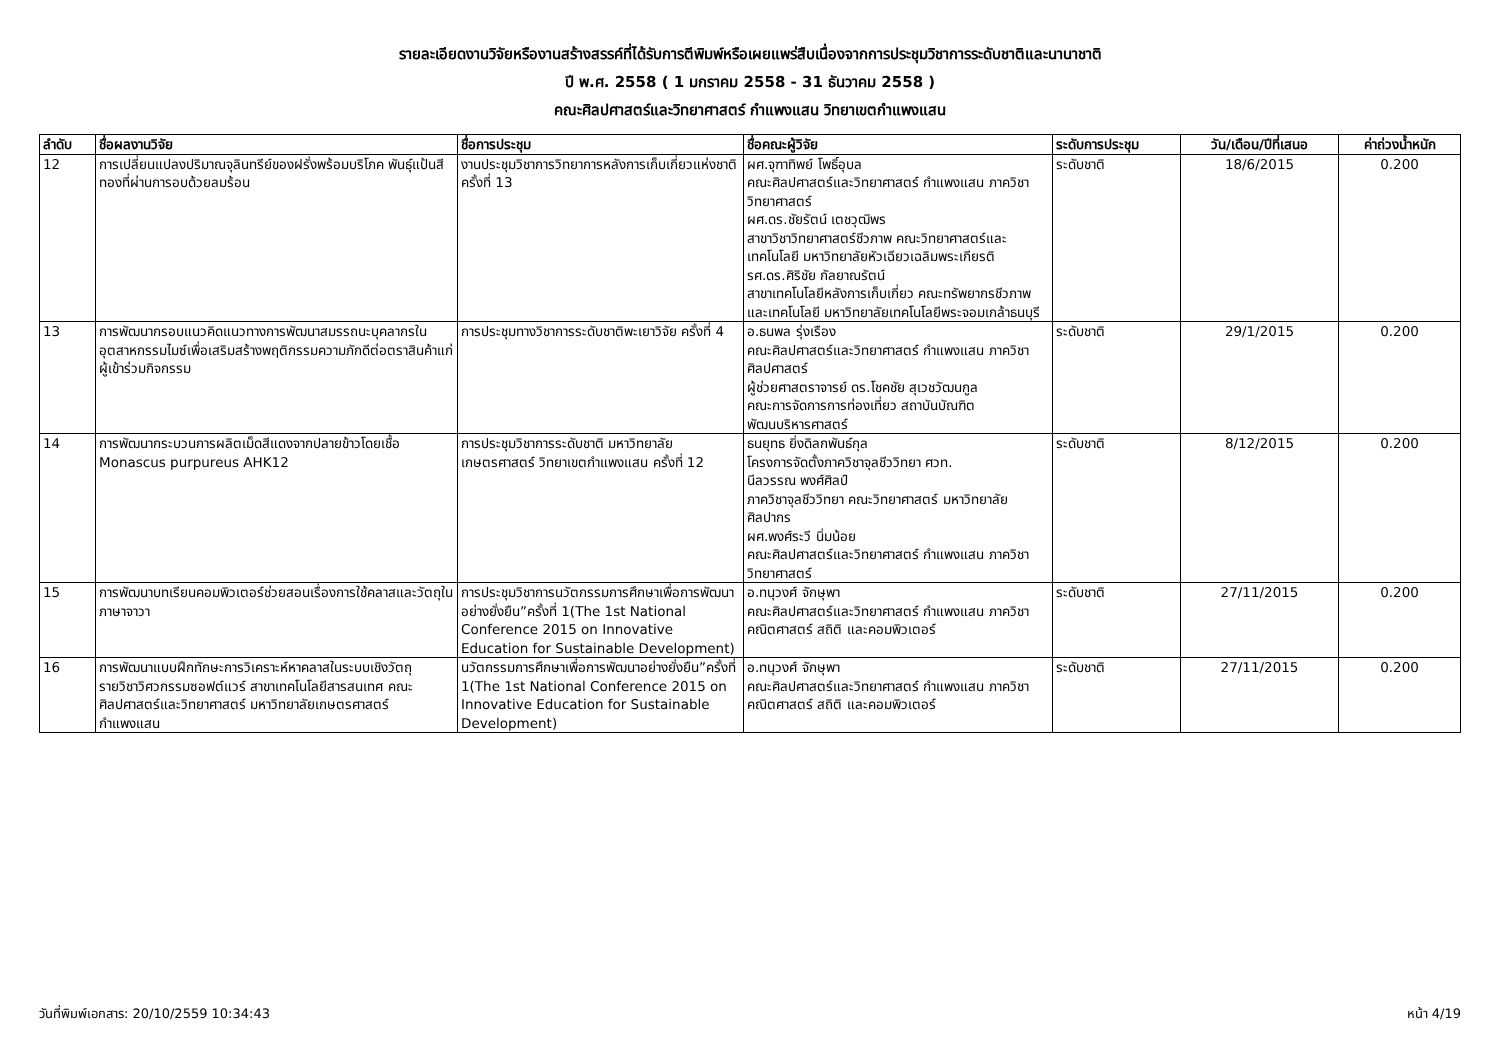รายละเอียดงานวิจัยหรืองานสร้างสรรค์ที่ได้รับการตีพิมพ์หรือเผยแพร่สืบเนื่องจากการประชุมวิชาการระดับชาติและนานาชาติ
ปี พ.ศ. 2558 ( 1 มกราคม 2558 - 31 ธันวาคม 2558 )
คณะศิลปศาสตร์และวิทยาศาสตร์ กำแพงแสน วิทยาเขตกำแพงแสน
| ลำดับ | ชื่อผลงานวิจัย | ชื่อการประชุม | ชื่อคณะผู้วิจัย | ระดับการประชุม | วัน/เดือน/ปีที่เสนอ | ค่าถ่วงน้ำหนัก |
| --- | --- | --- | --- | --- | --- | --- |
| 12 | การเปลี่ยนแปลงปริมาณจุลินทรีย์ของฝรั่งพร้อมบริโภค พันธุ์แป้นสีทองที่ผ่านการอบด้วยลมร้อน | งานประชุมวิชาการวิทยาการหลังการเก็บเกี่ยวแห่งชาติ ครั้งที่ 13 | ผศ.จุฑาทิพย์ โพธิ์อุบล คณะศิลปศาสตร์และวิทยาศาสตร์ กำแพงแสน ภาควิชาวิทยาศาสตร์ ผศ.ดร.ชัยรัตน์ เตชวุฒิพร สาขาวิชาวิทยาศาสตร์ชีวภาพ คณะวิทยาศาสตร์และเทคโนโลยี มหาวิทยาลัยหัวเฉียวเฉลิมพระเกียรติ รศ.ดร.ศิริชัย กัลยาณรัตน์ สาขาเทคโนโลยีหลังการเก็บเกี่ยว คณะทรัพยากรชีวภาพและเทคโนโลยี มหาวิทยาลัยเทคโนโลยีพระจอมเกล้าธนบุรี | ระดับชาติ | 18/6/2015 | 0.200 |
| 13 | การพัฒนากรอบแนวคิดแนวทางการพัฒนาสมรรถนะบุคลากรในอุตสาหกรรมไมซ์เพื่อเสริมสร้างพฤติกรรมความภักดีต่อตราสินค้าแก่ผู้เข้าร่วมกิจกรรม | การประชุมทางวิชาการระดับชาติพะเยาวิจัย ครั้งที่ 4 | อ.ธนพล รุ่งเรือง คณะศิลปศาสตร์และวิทยาศาสตร์ กำแพงแสน ภาควิชาศิลปศาสตร์ ผู้ช่วยศาสตราจารย์ ดร.โชคชัย สุเวชวัฒนกูล คณะการจัดการการท่องเที่ยว สถาบันบัณฑิตพัฒนบริหารศาสตร์ | ระดับชาติ | 29/1/2015 | 0.200 |
| 14 | การพัฒนากระบวนการผลิตเม็ดสีแดงจากปลายข้าวโดยเชื้อ Monascus purpureus AHK12 | การประชุมวิชาการระดับชาติ มหาวิทยาลัยเกษตรศาสตร์ วิทยาเขตกำแพงแสน ครั้งที่ 12 | ธนยุทธ ยิ่งดิลกพันธ์กุล โครงการจัดตั้งภาควิชาจุลชีววิทยา ศวท. นีลวรรณ พงศ์ศิลป์ ภาควิชาจุลชีววิทยา คณะวิทยาศาสตร์ มหาวิทยาลัยศิลปากร ผศ.พงศ์ระวี นิ่มน้อย คณะศิลปศาสตร์และวิทยาศาสตร์ กำแพงแสน ภาควิชาวิทยาศาสตร์ | ระดับชาติ | 8/12/2015 | 0.200 |
| 15 | การพัฒนาบทเรียนคอมพิวเตอร์ช่วยสอนเรื่องการใช้คลาสและวัตถุในภาษาจาวา | การประชุมวิชาการนวัตกรรมการศึกษาเพื่อการพัฒนาอย่างยั่งยืน”ครั้งที่ 1(The 1st National Conference 2015 on Innovative Education for Sustainable Development) | อ.ทนุวงศ์ จักษุพา คณะศิลปศาสตร์และวิทยาศาสตร์ กำแพงแสน ภาควิชาคณิตศาสตร์ สถิติ และคอมพิวเตอร์ | ระดับชาติ | 27/11/2015 | 0.200 |
| 16 | การพัฒนาแบบฝึกทักษะการวิเคราะห์หาคลาสในระบบเชิงวัตถุ รายวิชาวิศวกรรมซอฟต์แวร์ สาขาเทคโนโลยีสารสนเทศ คณะศิลปศาสตร์และวิทยาศาสตร์ มหาวิทยาลัยเกษตรศาสตร์ กำแพงแสน | นวัตกรรมการศึกษาเพื่อการพัฒนาอย่างยั่งยืน”ครั้งที่ 1(The 1st National Conference 2015 on Innovative Education for Sustainable Development) | อ.ทนุวงศ์ จักษุพา คณะศิลปศาสตร์และวิทยาศาสตร์ กำแพงแสน ภาควิชาคณิตศาสตร์ สถิติ และคอมพิวเตอร์ | ระดับชาติ | 27/11/2015 | 0.200 |
วันที่พิมพ์เอกสาร: 20/10/2559 10:34:43 หน้า 4/19